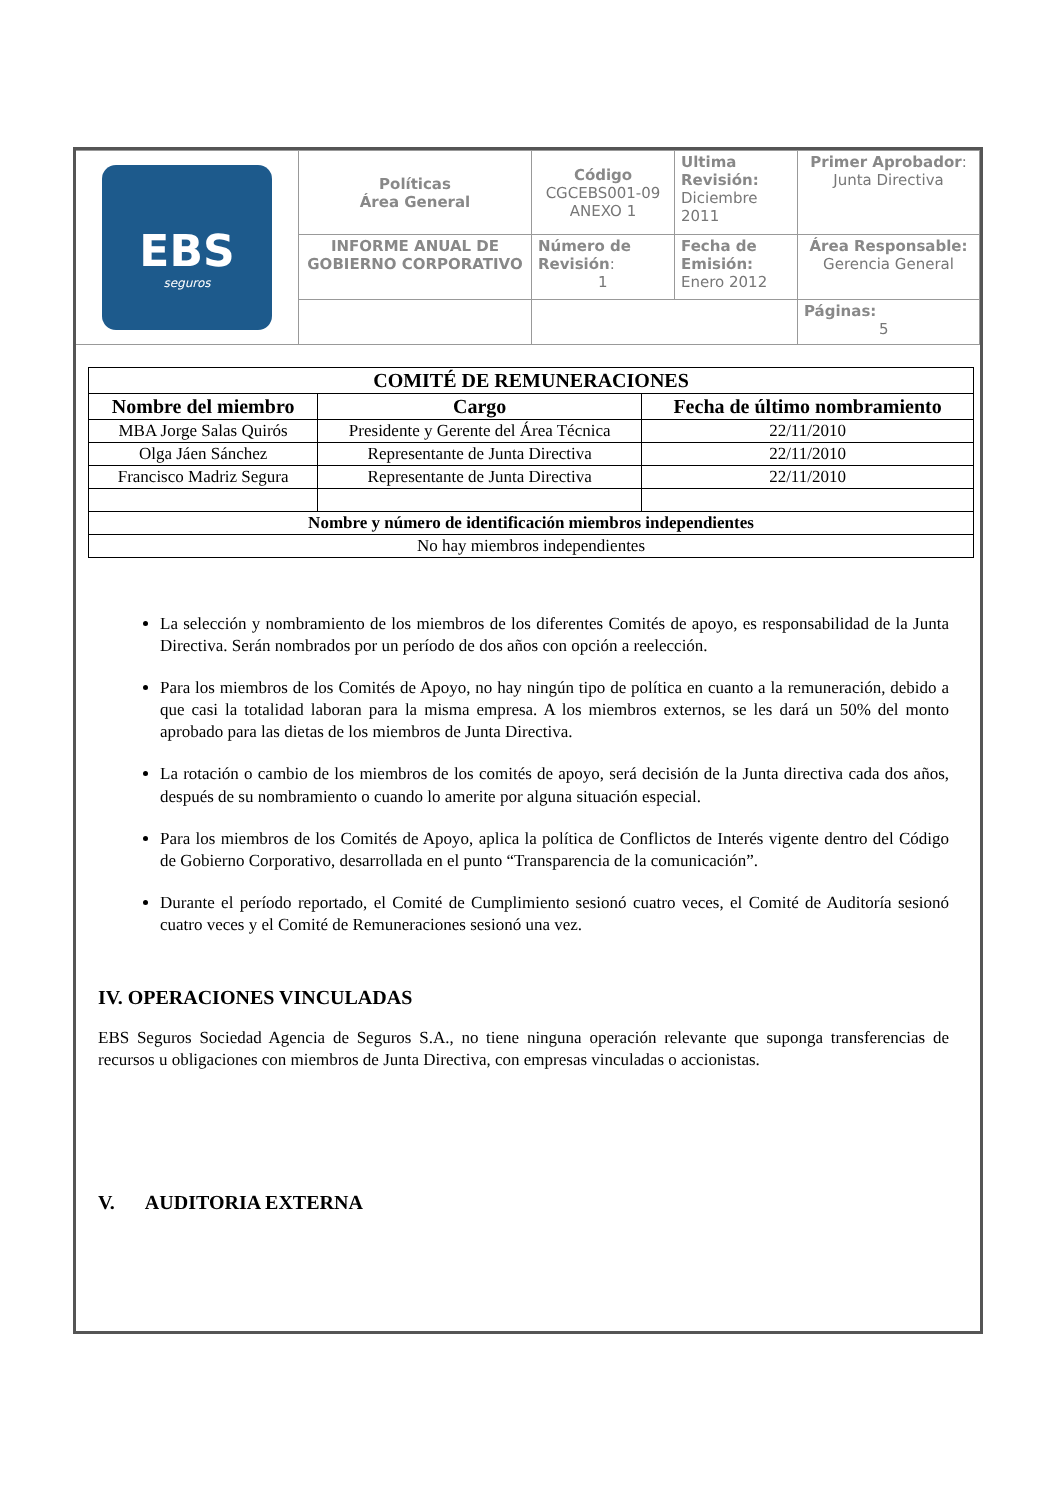| EBS seguros | Políticas Área General | Código CGCEBS001-09 ANEXO 1 | Ultima Revisión: Diciembre 2011 | Primer Aprobador : Junta Directiva |
| | INFORME ANUAL DE GOBIERNO CORPORATIVO | Número de Revisión : 1 | Fecha de Emisión: Enero 2012 | Área Responsable: Gerencia General |
| | | | | Páginas: 5 |
| COMITÉ DE REMUNERACIONES | | |
| --- | --- | --- |
| Nombre del miembro | Cargo | Fecha de último nombramiento |
| MBA Jorge Salas Quirós | Presidente y Gerente del Área Técnica | 22/11/2010 |
| Olga Jáen Sánchez | Representante de Junta Directiva | 22/11/2010 |
| Francisco Madriz Segura | Representante de Junta Directiva | 22/11/2010 |
| Nombre y número de identificación miembros independientes | | |
| No hay miembros independientes | | |
La selección y nombramiento de los miembros de los diferentes Comités de apoyo, es responsabilidad de la Junta Directiva. Serán nombrados por un período de dos años con opción a reelección.
Para los miembros de los Comités de Apoyo, no hay ningún tipo de política en cuanto a la remuneración, debido a que casi la totalidad laboran para la misma empresa. A los miembros externos, se les dará un 50% del monto aprobado para las dietas de los miembros de Junta Directiva.
La rotación o cambio de los miembros de los comités de apoyo, será decisión de la Junta directiva cada dos años, después de su nombramiento o cuando lo amerite por alguna situación especial.
Para los miembros de los Comités de Apoyo, aplica la política de Conflictos de Interés vigente dentro del Código de Gobierno Corporativo, desarrollada en el punto “Transparencia de la comunicación”.
Durante el período reportado, el Comité de Cumplimiento sesionó cuatro veces, el Comité de Auditoría sesionó cuatro veces y el Comité de Remuneraciones sesionó una vez.
IV. OPERACIONES VINCULADAS
EBS Seguros Sociedad Agencia de Seguros S.A., no tiene ninguna operación relevante que suponga transferencias de recursos u obligaciones con miembros de Junta Directiva, con empresas vinculadas o accionistas.
V. AUDITORIA EXTERNA